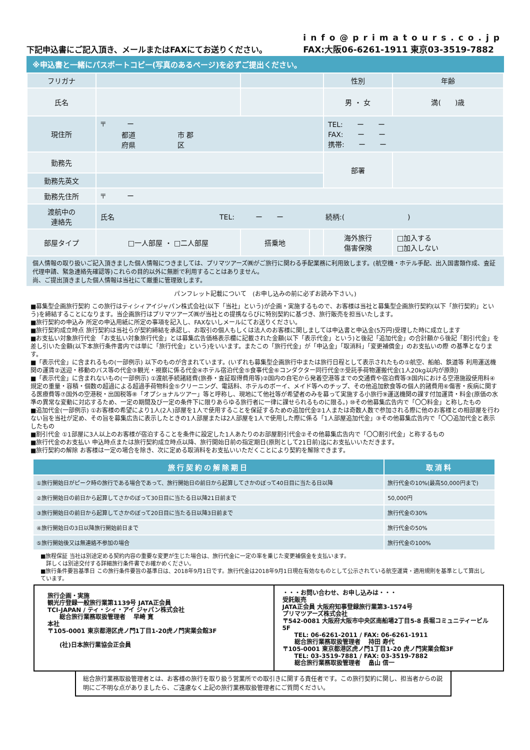下記申込書にご記入頂き、メールまたはFAXにてお送りください。
info@primatours.co.jp
FAX:大阪06-6261-1911 東京03-3519-7882
※申込書と一緒にパスポートコピー(写真のあるページ)を必ずご提出ください。
| フリガナ | | | | 性別 | 年齢 |
| 氏名 | | | | 男 ・ 女 | 満( )歳 |
| 現住所 | 〒 ー 都道 市 郡 府県 区 | | | TEL: ー ー FAX: ー ー 携帯: ー ー | |
| 勤務先 | | | | 部署 | |
| 勤務先英文 | | | | | |
| 勤務先住所 | 〒 ー | | | | |
| 渡航中の 連絡先 | 氏名 TEL: ー ー 続柄:( ) | | | | |
| 部屋タイプ | □一人部屋 ・ □二人部屋 | 搭乗地 | | 海外旅行 傷害保険 | □加入する □加入しない |
個人情報の取り扱いご記入頂きました個人情報につきましては、プリマツアーズ㈱がご旅行に関わる手配業務に利用致します。(航空機・ホテル手配、出入国書類作成、査証代理申請、緊急連絡先確認等)これらの目的以外に無断で利用することはありません。
尚、ご提出頂きました個人情報は当社にて厳重に管理致します。
パンフレット記載について　(お申し込みの前に必ずお読み下さい。)
■募集型企画旅行契約 この旅行はティシィアイジャパン株式会社(以下「当社」という)が企画・実施するもので、お客様は当社と募集型企画旅行契約(以下「旅行契約」という)を締結することになります。当企画旅行はプリマツアーズ㈱が当社との提携ならびに特別契約に基づき、旅行販売を担当いたします。
■旅行契約の申込み 所定の申込用紙に所定の事項を記入し、FAXないしメールにてお送りください。
■旅行契約成立時点 旅行契約は当社らが契約締結を承認し、お取引の個人もしくは法人のお客様に関しましては申込書と申込金(5万円)受理した時に成立します
■お支払い対象旅行代金 「お支払い対象旅行代金」とは募集広告価格表示欄に記載された金額(以下「表示代金」という)と後記「追加代金」の合計額から後記「割引代金」を差し引いた金額(以下本旅行条件書内では単に「旅行代金」という)をいいます。またこの「旅行代金」が「申込金」「取消料」「変更補償金」のお支払いの際 の基準となります。
■「表示代金」に含まれるもの(一部例示) 以下のものが含まれています。(いずれも募集型企画旅行中または旅行日程として表示されたもの①航空、船舶、鉄道等 利用運送機関の運賃②送迎・移動のバス等の代金③観光・視察に係る代金④ホテル宿泊代金⑤食事代金⑥コンダクター同行代金⑦受託手荷物運搬代金(1人20kg以内が原則)
■「表示代金」に含まれないもの(一部例示) ①渡航手続諸経費(旅券・査証取得費用等)②国内の自宅から発着空港等までの交通費や宿泊費等③国内における空港施設使用料④規定の重量・容積・個数の超過による超過手荷物料金⑤クリーニング、電話料、ホテルのボーイ、メイド等へのチップ、その他追加飲食等の個人的諸費用⑥傷害・疾病に関する医療費等⑦国外の空港税・出国税等⑧「オプショナルツアー」等と呼称し、現地にて他社等が希望者のみを募って実施する小旅行⑨運送機関の課す付加運賃・料金(原価の水準の異常な変動に対応するため、一定の期間及び一定の条件下に限りあらゆる旅行者に一律に課せられるものに限る。) ⑩その他募集広告内で「〇〇料金」と称したもの
■追加代金(一部例示) ①お客様の希望により1人(2人)部屋を1人で使用することを保証するための追加代金②1人または奇数人数で参加される際に他のお客様との相部屋を行わない旨を当社が定め、その旨を募集広告に表示したときの1人部屋または2人部屋を1人で使用した際に係る「1人部屋追加代金」③その他募集広告内で「〇〇追加代金と表示したもの
■割引代金 ①1部屋に3人以上のお客様が宿泊することを条件に設定した1人あたりのお部屋割引代金②その他募集広告内で「〇〇割引代金」と称するもの
■旅行代金のお支払い 申込時点または旅行契約成立時点以降、旅行開始日前の指定期日(原則として21日前)迄にお支払いいただきます。
■旅行契約の解除 お客様は一定の場合を除き、次に定める取消料をお支払いいただくことにより契約を解除できます。
| 旅行契約の解除期日 | 取消料 |
| --- | --- |
| ①旅行開始日がピーク時の旅行である場合であって、旅行開始日の前日から起算してさかのぼって40日目に当たる日以降 | 旅行代金の10%(最高50,000円まで) |
| ②旅行開始日の前日から起算してさかのぼって30日目に当たる日以降21日前まで | 50,000円 |
| ③旅行開始日の前日から起算してさかのぼって20日目に当たる日以降3日前まで | 旅行代金の30% |
| ④旅行開始日の3日以降旅行開始前日まで | 旅行代金の50% |
| ⑤旅行開始後又は無連絡不参加の場合 | 旅行代金の100% |
■旅程保証 当社は別途定める契約内容の重要な変更が生じた場合は、旅行代金に一定の率を乗じた変更補償金を支払います。
　詳しくは別途交付する詳細旅行条件書でお確かめください。
■旅行条件要旨基準日 この旅行条件要旨の基準日は、2018年9月1日です。旅行代金は2018年9月1日現在有効なものとして公示されている航空運賃・適用規則を基準として算出しています。
旅行企画・実施
観光庁登録一般旅行業第1139号 JATA正会員
TCI-JAPAN / ティ・シィ・アイ ジャパン株式会社
　　総合旅行業務取扱管理者　 早崎 寛
本社
〒105-0001 東京都港区虎ノ門1丁目1-20虎ノ門実業会館3F
　　(社)日本旅行業協会正会員
・・・お問い合わせ、お申し込みは・・・
受託販売
JATA正会員 大阪府知事登録旅行業第3-1574号
プリマツアーズ株式会社
〒542-0081 大阪府大阪市中央区南船場2丁目5-8 長堀コミュニティービル5F
　　TEL: 06-6261-2011 / FAX: 06-6261-1911
　　総合旅行業務取扱管理者　 持田 寿代
〒105-0001 東京都港区虎ノ門1丁目1-20 虎ノ門実業会館3F
　　TEL: 03-3519-7881 / FAX: 03-3519-7882
　　総合旅行業務取扱管理者　 畠山 信一
総合旅行業務取扱管理者とは、お客様の旅行を取り扱う営業所での取引きに関する責任者です。この旅行契約に関し、担当者からの説明にご不明な点がありましたら、ご遠慮なく上記の旅行業務取扱管理者にご質問ください。